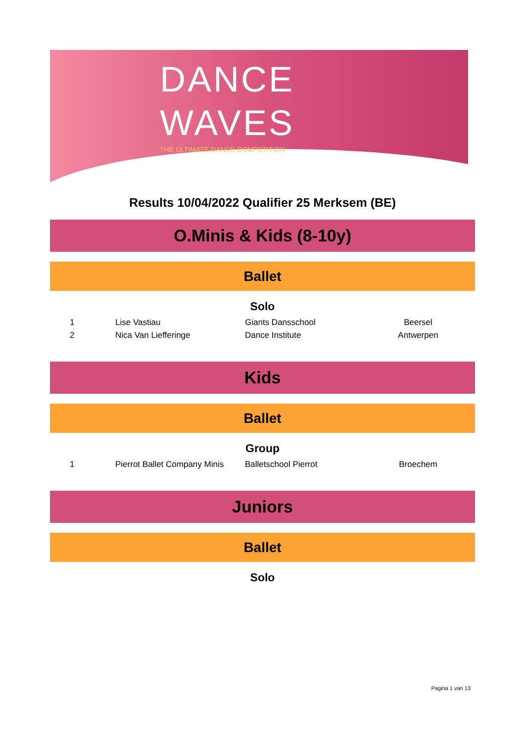DANCE
WAVES
THE ULTIMATE DANCE COMPETITION
Results 10/04/2022 Qualifier 25 Merksem (BE)
O.Minis & Kids (8-10y)
Ballet
Solo
| 1 | Lise Vastiau | Giants Dansschool | Beersel |
| 2 | Nica Van Liefferinge | Dance Institute | Antwerpen |
Kids
Ballet
Group
| 1 | Pierrot Ballet Company Minis | Balletschool Pierrot | Broechem |
Juniors
Ballet
Solo
Pagina 1 van 13